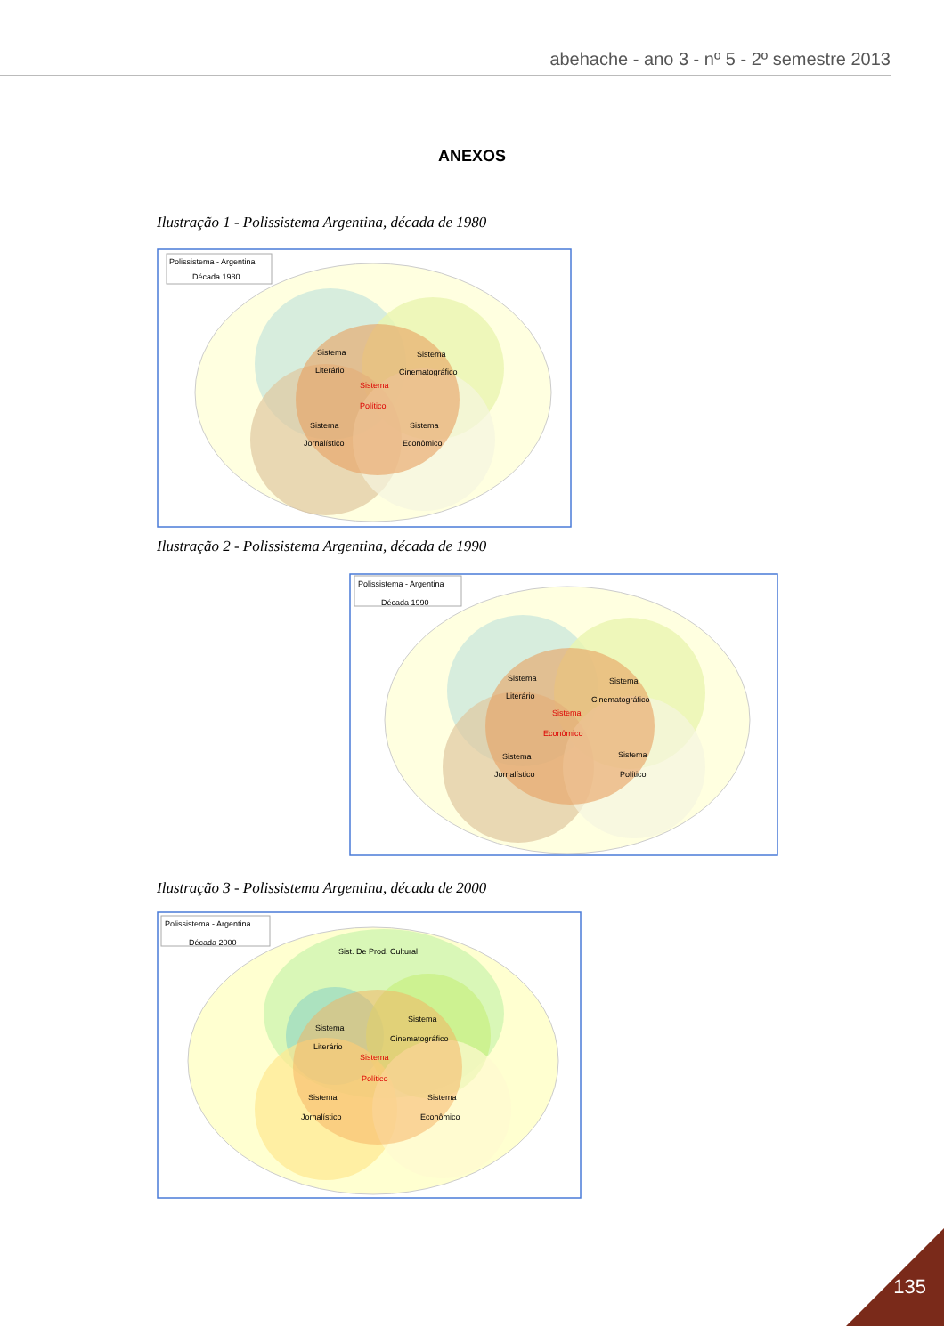abehache - ano 3 - nº 5 - 2º semestre 2013
ANEXOS
Ilustração 1 - Polissistema Argentina, década de 1980
Polissistema - Argentina
Década 1980
Sistema
Literário
Sistema
Cinematográfico
Sistema
Político
Sistema
Jornalístico
Sistema
Econômico
Ilustração 2 - Polissistema Argentina, década de 1990
Polissistema - Argentina
Década 1990
Sistema
Literário
Sistema
Cinematográfico
Sistema
Econômico
Sistema
Jornalístico
Sistema
Político
Ilustração 3 - Polissistema Argentina, década de 2000
Polissistema - Argentina
Década 2000
Sist. De Prod. Cultural
Sistema
Literário
Sistema
Cinematográfico
Sistema
Político
Sistema
Jornalístico
Sistema
Econômico
135